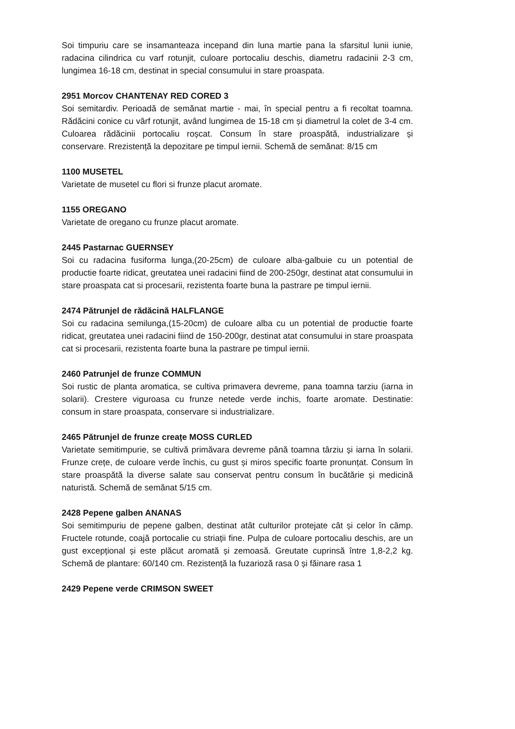Soi timpuriu care se insamanteaza incepand din luna martie pana la sfarsitul lunii iunie, radacina cilindrica cu varf rotunjit, culoare portocaliu deschis, diametru radacinii 2-3 cm, lungimea 16-18 cm, destinat in special consumului in stare proaspata.
2951 Morcov CHANTENAY RED CORED 3
Soi semitardiv. Perioadă de semănat martie - mai, în special pentru a fi recoltat toamna. Rădăcini conice cu vârf rotunjit, având lungimea de 15-18 cm și diametrul la colet de 3-4 cm. Culoarea rădăcinii portocaliu roșcat. Consum în stare proaspătă, industrializare și conservare. Rrezistență la depozitare pe timpul iernii. Schemă de semănat: 8/15 cm
1100 MUSETEL
Varietate de musetel cu flori si frunze placut aromate.
1155 OREGANO
Varietate de oregano cu frunze placut aromate.
2445 Pastarnac GUERNSEY
Soi cu radacina fusiforma lunga,(20-25cm) de culoare alba-galbuie cu un potential de productie foarte ridicat, greutatea unei radacini fiind de 200-250gr, destinat atat consumului in stare proaspata cat si procesarii, rezistenta foarte buna la pastrare pe timpul iernii.
2474 Pătrunjel de rădăcină HALFLANGE
Soi cu radacina semilunga,(15-20cm) de culoare alba cu un potential de productie foarte ridicat, greutatea unei radacini fiind de 150-200gr, destinat atat consumului in stare proaspata cat si procesarii, rezistenta foarte buna la pastrare pe timpul iernii.
2460 Patrunjel de frunze COMMUN
Soi rustic de planta aromatica, se cultiva primavera devreme, pana toamna tarziu (iarna in solarii). Crestere viguroasa cu frunze netede verde inchis, foarte aromate. Destinatie: consum in stare proaspata, conservare si industrializare.
2465 Pătrunjel de frunze creațe MOSS CURLED
Varietate semitimpurie, se cultivă primăvara devreme până toamna târziu și iarna în solarii. Frunze crețe, de culoare verde închis, cu gust și miros specific foarte pronunțat. Consum în stare proaspătă la diverse salate sau conservat pentru consum în bucătărie și medicină naturistă. Schemă de semănat 5/15 cm.
2428 Pepene galben ANANAS
Soi semitimpuriu de pepene galben, destinat atât culturilor protejate cât și celor în câmp. Fructele rotunde, coajă portocalie cu striații fine. Pulpa de culoare portocaliu deschis, are un gust excepțional și este plăcut aromată și zemoasă. Greutate cuprinsă între 1,8-2,2 kg. Schemă de plantare: 60/140 cm. Rezistență la fuzarioză rasa 0 și făinare rasa 1
2429 Pepene verde CRIMSON SWEET